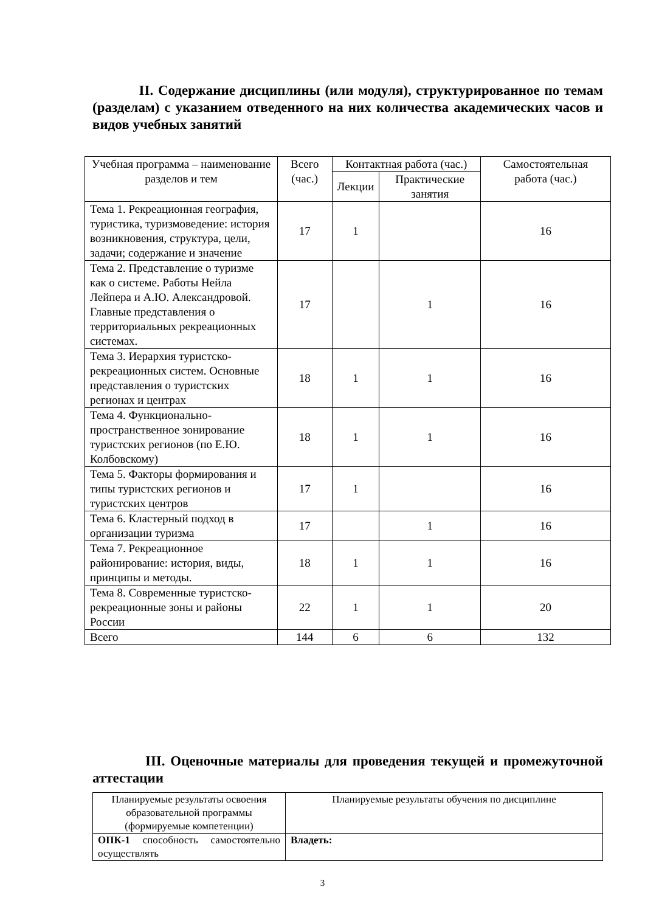II. Содержание дисциплины (или модуля), структурированное по темам (разделам) с указанием отведенного на них количества академических часов и видов учебных занятий
| Учебная программа – наименование разделов и тем | Всего (час.) | Контактная работа (час.) | | Самостоятельная работа (час.) |
| --- | --- | --- | --- | --- |
| | | Лекции | Практические занятия | |
| Тема 1. Рекреационная география, туристика, туризмоведение: история возникновения, структура, цели, задачи; содержание и значение | 17 | 1 | | 16 |
| Тема 2. Представление о туризме как о системе. Работы Нейла Лейпера и А.Ю. Александровой. Главные представления о территориальных рекреационных системах. | 17 | | 1 | 16 |
| Тема 3. Иерархия туристско-рекреационных систем. Основные представления о туристских регионах и центрах | 18 | 1 | 1 | 16 |
| Тема 4. Функционально-пространственное зонирование туристских регионов (по Е.Ю. Колбовскому) | 18 | 1 | 1 | 16 |
| Тема 5. Факторы формирования и типы туристских регионов и туристских центров | 17 | 1 | | 16 |
| Тема 6. Кластерный подход в организации туризма | 17 | | 1 | 16 |
| Тема 7. Рекреационное районирование: история, виды, принципы и методы. | 18 | 1 | 1 | 16 |
| Тема 8. Современные туристско-рекреационные зоны и районы России | 22 | 1 | 1 | 20 |
| Всего | 144 | 6 | 6 | 132 |
III. Оценочные материалы для проведения текущей и промежуточной аттестации
| Планируемые результаты освоения образовательной программы (формируемые компетенции) | Планируемые результаты обучения по дисциплине |
| ОПК-1 способность самостоятельно осуществлять | Владеть: |
3